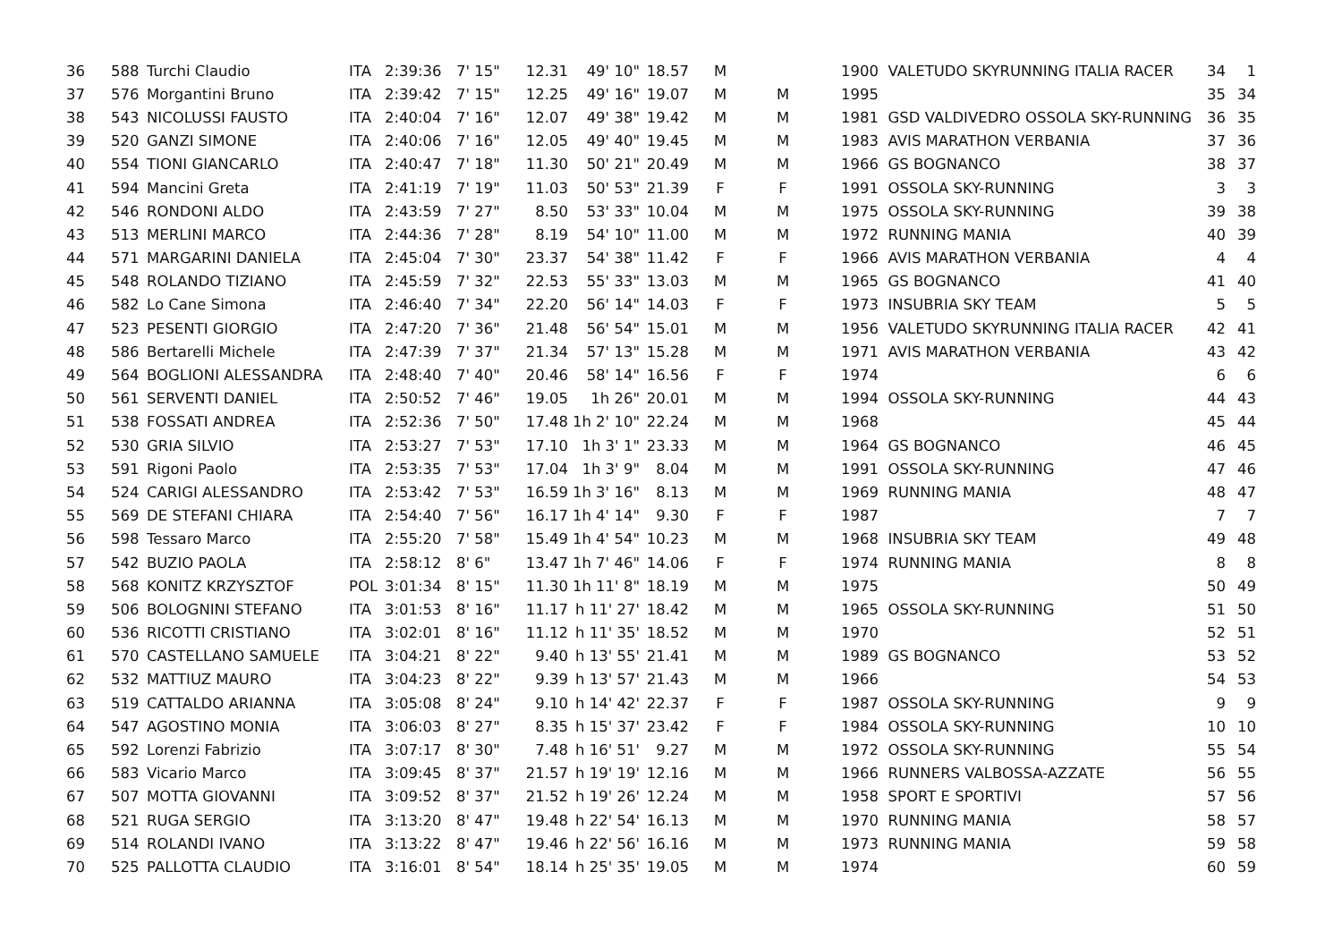| 36 | 588 | Turchi Claudio | ITA | 2:39:36 | 7' 15" | 12.31 | 49' 10" | 18.57 | M | | 1900 | VALETUDO SKYRUNNING ITALIA RACER | 34 | 1 |
| 37 | 576 | Morgantini Bruno | ITA | 2:39:42 | 7' 15" | 12.25 | 49' 16" | 19.07 | M | M | 1995 | | 35 | 34 |
| 38 | 543 | NICOLUSSI FAUSTO | ITA | 2:40:04 | 7' 16" | 12.07 | 49' 38" | 19.42 | M | M | 1981 | GSD VALDIVEDRO OSSOLA SKY-RUNNING | 36 | 35 |
| 39 | 520 | GANZI SIMONE | ITA | 2:40:06 | 7' 16" | 12.05 | 49' 40" | 19.45 | M | M | 1983 | AVIS MARATHON VERBANIA | 37 | 36 |
| 40 | 554 | TIONI GIANCARLO | ITA | 2:40:47 | 7' 18" | 11.30 | 50' 21" | 20.49 | M | M | 1966 | GS BOGNANCO | 38 | 37 |
| 41 | 594 | Mancini Greta | ITA | 2:41:19 | 7' 19" | 11.03 | 50' 53" | 21.39 | F | F | 1991 | OSSOLA SKY-RUNNING | 3 | 3 |
| 42 | 546 | RONDONI ALDO | ITA | 2:43:59 | 7' 27" | 8.50 | 53' 33" | 10.04 | M | M | 1975 | OSSOLA SKY-RUNNING | 39 | 38 |
| 43 | 513 | MERLINI MARCO | ITA | 2:44:36 | 7' 28" | 8.19 | 54' 10" | 11.00 | M | M | 1972 | RUNNING MANIA | 40 | 39 |
| 44 | 571 | MARGARINI DANIELA | ITA | 2:45:04 | 7' 30" | 23.37 | 54' 38" | 11.42 | F | F | 1966 | AVIS MARATHON VERBANIA | 4 | 4 |
| 45 | 548 | ROLANDO TIZIANO | ITA | 2:45:59 | 7' 32" | 22.53 | 55' 33" | 13.03 | M | M | 1965 | GS BOGNANCO | 41 | 40 |
| 46 | 582 | Lo Cane Simona | ITA | 2:46:40 | 7' 34" | 22.20 | 56' 14" | 14.03 | F | F | 1973 | INSUBRIA SKY TEAM | 5 | 5 |
| 47 | 523 | PESENTI GIORGIO | ITA | 2:47:20 | 7' 36" | 21.48 | 56' 54" | 15.01 | M | M | 1956 | VALETUDO SKYRUNNING ITALIA RACER | 42 | 41 |
| 48 | 586 | Bertarelli Michele | ITA | 2:47:39 | 7' 37" | 21.34 | 57' 13" | 15.28 | M | M | 1971 | AVIS MARATHON VERBANIA | 43 | 42 |
| 49 | 564 | BOGLIONI ALESSANDRA | ITA | 2:48:40 | 7' 40" | 20.46 | 58' 14" | 16.56 | F | F | 1974 | | 6 | 6 |
| 50 | 561 | SERVENTI DANIEL | ITA | 2:50:52 | 7' 46" | 19.05 | 1h 26" | 20.01 | M | M | 1994 | OSSOLA SKY-RUNNING | 44 | 43 |
| 51 | 538 | FOSSATI ANDREA | ITA | 2:52:36 | 7' 50" | 17.48 | 1h 2' 10" | 22.24 | M | M | 1968 | | 45 | 44 |
| 52 | 530 | GRIA SILVIO | ITA | 2:53:27 | 7' 53" | 17.10 | 1h 3' 1" | 23.33 | M | M | 1964 | GS BOGNANCO | 46 | 45 |
| 53 | 591 | Rigoni Paolo | ITA | 2:53:35 | 7' 53" | 17.04 | 1h 3' 9" | 8.04 | M | M | 1991 | OSSOLA SKY-RUNNING | 47 | 46 |
| 54 | 524 | CARIGI ALESSANDRO | ITA | 2:53:42 | 7' 53" | 16.59 | 1h 3' 16" | 8.13 | M | M | 1969 | RUNNING MANIA | 48 | 47 |
| 55 | 569 | DE STEFANI CHIARA | ITA | 2:54:40 | 7' 56" | 16.17 | 1h 4' 14" | 9.30 | F | F | 1987 | | 7 | 7 |
| 56 | 598 | Tessaro Marco | ITA | 2:55:20 | 7' 58" | 15.49 | 1h 4' 54" | 10.23 | M | M | 1968 | INSUBRIA SKY TEAM | 49 | 48 |
| 57 | 542 | BUZIO PAOLA | ITA | 2:58:12 | 8' 6" | 13.47 | 1h 7' 46" | 14.06 | F | F | 1974 | RUNNING MANIA | 8 | 8 |
| 58 | 568 | KONITZ KRZYSZTOF | POL | 3:01:34 | 8' 15" | 11.30 | 1h 11' 8" | 18.19 | M | M | 1975 | | 50 | 49 |
| 59 | 506 | BOLOGNINI STEFANO | ITA | 3:01:53 | 8' 16" | 11.17 | h 11' 27' | 18.42 | M | M | 1965 | OSSOLA SKY-RUNNING | 51 | 50 |
| 60 | 536 | RICOTTI CRISTIANO | ITA | 3:02:01 | 8' 16" | 11.12 | h 11' 35' | 18.52 | M | M | 1970 | | 52 | 51 |
| 61 | 570 | CASTELLANO SAMUELE | ITA | 3:04:21 | 8' 22" | 9.40 | h 13' 55' | 21.41 | M | M | 1989 | GS BOGNANCO | 53 | 52 |
| 62 | 532 | MATTIUZ MAURO | ITA | 3:04:23 | 8' 22" | 9.39 | h 13' 57' | 21.43 | M | M | 1966 | | 54 | 53 |
| 63 | 519 | CATTALDO ARIANNA | ITA | 3:05:08 | 8' 24" | 9.10 | h 14' 42' | 22.37 | F | F | 1987 | OSSOLA SKY-RUNNING | 9 | 9 |
| 64 | 547 | AGOSTINO MONIA | ITA | 3:06:03 | 8' 27" | 8.35 | h 15' 37' | 23.42 | F | F | 1984 | OSSOLA SKY-RUNNING | 10 | 10 |
| 65 | 592 | Lorenzi Fabrizio | ITA | 3:07:17 | 8' 30" | 7.48 | h 16' 51' | 9.27 | M | M | 1972 | OSSOLA SKY-RUNNING | 55 | 54 |
| 66 | 583 | Vicario Marco | ITA | 3:09:45 | 8' 37" | 21.57 | h 19' 19' | 12.16 | M | M | 1966 | RUNNERS VALBOSSA-AZZATE | 56 | 55 |
| 67 | 507 | MOTTA GIOVANNI | ITA | 3:09:52 | 8' 37" | 21.52 | h 19' 26' | 12.24 | M | M | 1958 | SPORT E SPORTIVI | 57 | 56 |
| 68 | 521 | RUGA SERGIO | ITA | 3:13:20 | 8' 47" | 19.48 | h 22' 54' | 16.13 | M | M | 1970 | RUNNING MANIA | 58 | 57 |
| 69 | 514 | ROLANDI IVANO | ITA | 3:13:22 | 8' 47" | 19.46 | h 22' 56' | 16.16 | M | M | 1973 | RUNNING MANIA | 59 | 58 |
| 70 | 525 | PALLOTTA CLAUDIO | ITA | 3:16:01 | 8' 54" | 18.14 | h 25' 35' | 19.05 | M | M | 1974 | | 60 | 59 |